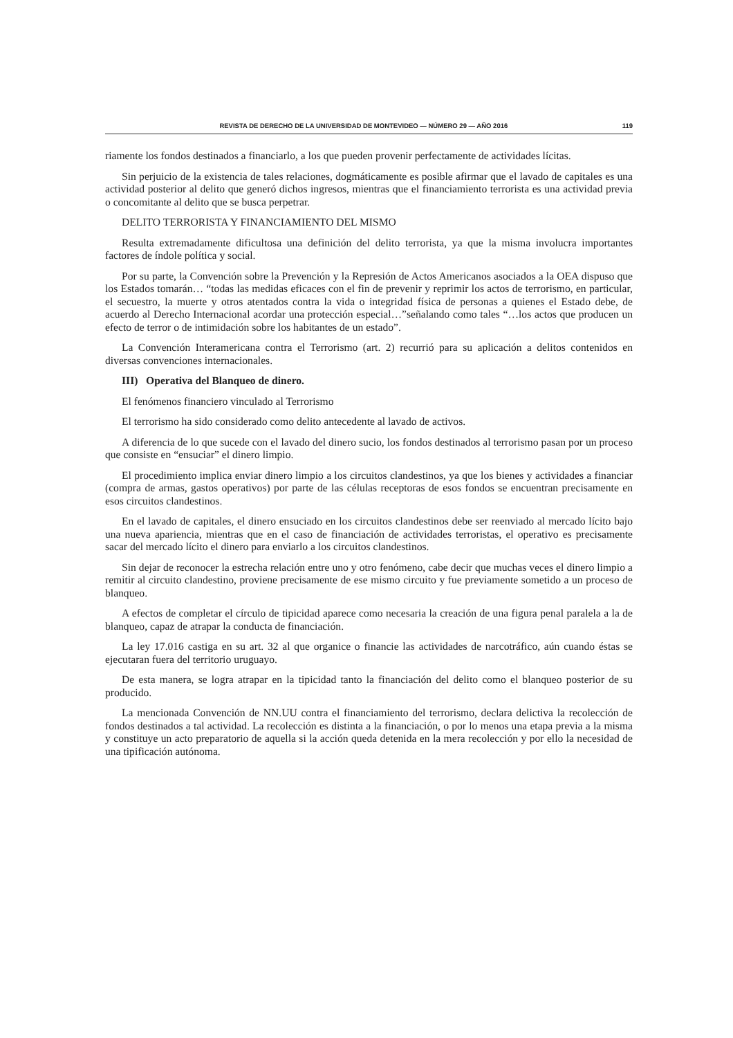REVISTA DE DERECHO DE LA UNIVERSIDAD DE MONTEVIDEO — NÚMERO 29 — AÑO 2016 119
riamente los fondos destinados a financiarlo, a los que pueden provenir perfectamente de actividades lícitas.
Sin perjuicio de la existencia de tales relaciones, dogmáticamente es posible afirmar que el lavado de capitales es una actividad posterior al delito que generó dichos ingresos, mientras que el financiamiento terrorista es una actividad previa o concomitante al delito que se busca perpetrar.
DELITO TERRORISTA Y FINANCIAMIENTO DEL MISMO
Resulta extremadamente dificultosa una definición del delito terrorista, ya que la misma involucra importantes factores de índole política y social.
Por su parte, la Convención sobre la Prevención y la Represión de Actos Americanos asociados a la OEA dispuso que los Estados tomarán… “todas las medidas eficaces con el fin de prevenir y reprimir los actos de terrorismo, en particular, el secuestro, la muerte y otros atentados contra la vida o integridad física de personas a quienes el Estado debe, de acuerdo al Derecho Internacional acordar una protección especial…”señalando como tales “…los actos que producen un efecto de terror o de intimidación sobre los habitantes de un estado”.
La Convención Interamericana contra el Terrorismo (art. 2) recurrió para su aplicación a delitos contenidos en diversas convenciones internacionales.
III) Operativa del Blanqueo de dinero.
El fenómenos financiero vinculado al Terrorismo
El terrorismo ha sido considerado como delito antecedente al lavado de activos.
A diferencia de lo que sucede con el lavado del dinero sucio, los fondos destinados al terrorismo pasan por un proceso que consiste en “ensuciar” el dinero limpio.
El procedimiento implica enviar dinero limpio a los circuitos clandestinos, ya que los bienes y actividades a financiar (compra de armas, gastos operativos) por parte de las células receptoras de esos fondos se encuentran precisamente en esos circuitos clandestinos.
En el lavado de capitales, el dinero ensuciado en los circuitos clandestinos debe ser reenviado al mercado lícito bajo una nueva apariencia, mientras que en el caso de financiación de actividades terroristas, el operativo es precisamente sacar del mercado lícito el dinero para enviarlo a los circuitos clandestinos.
Sin dejar de reconocer la estrecha relación entre uno y otro fenómeno, cabe decir que muchas veces el dinero limpio a remitir al circuito clandestino, proviene precisamente de ese mismo circuito y fue previamente sometido a un proceso de blanqueo.
A efectos de completar el círculo de tipicidad aparece como necesaria la creación de una figura penal paralela a la de blanqueo, capaz de atrapar la conducta de financiación.
La ley 17.016 castiga en su art. 32 al que organice o financie las actividades de narcotráfico, aún cuando éstas se ejecutaran fuera del territorio uruguayo.
De esta manera, se logra atrapar en la tipicidad tanto la financiación del delito como el blanqueo posterior de su producido.
La mencionada Convención de NN.UU contra el financiamiento del terrorismo, declara delictiva la recolección de fondos destinados a tal actividad. La recolección es distinta a la financiación, o por lo menos una etapa previa a la misma y constituye un acto preparatorio de aquella si la acción queda detenida en la mera recolección y por ello la necesidad de una tipificación autónoma.